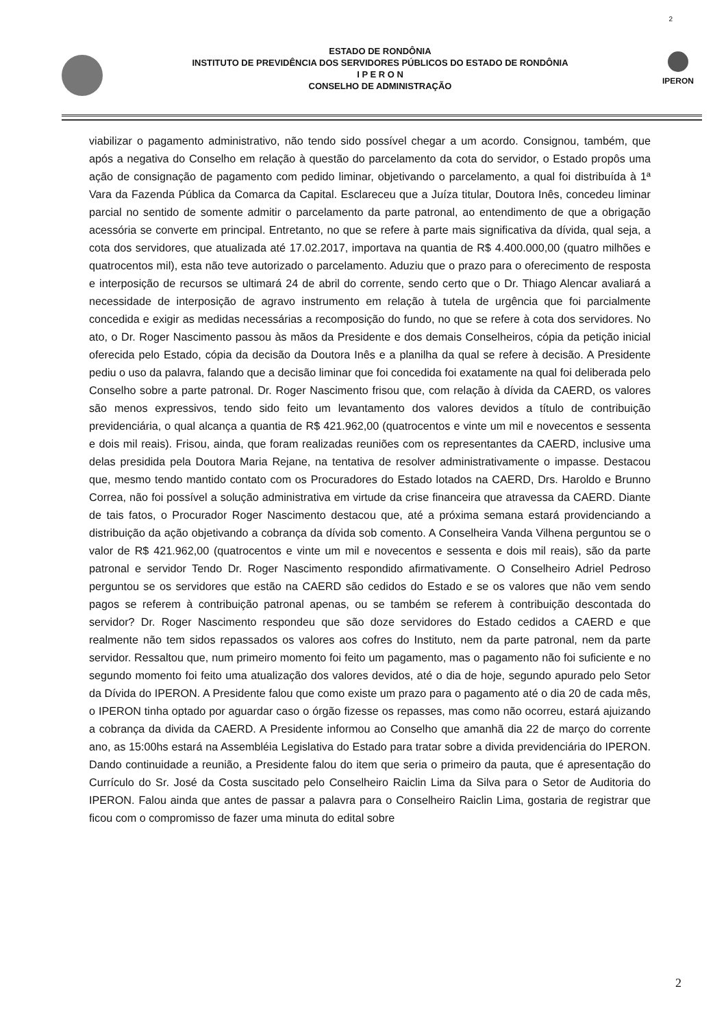2
ESTADO DE RONDÔNIA
INSTITUTO DE PREVIDÊNCIA DOS SERVIDORES PÚBLICOS DO ESTADO DE RONDÔNIA
I P E R O N
CONSELHO DE ADMINISTRAÇÃO
IPERON
viabilizar o pagamento administrativo, não tendo sido possível chegar a um acordo. Consignou, também, que após a negativa do Conselho em relação à questão do parcelamento da cota do servidor, o Estado propôs uma ação de consignação de pagamento com pedido liminar, objetivando o parcelamento, a qual foi distribuída à 1ª Vara da Fazenda Pública da Comarca da Capital. Esclareceu que a Juíza titular, Doutora Inês, concedeu liminar parcial no sentido de somente admitir o parcelamento da parte patronal, ao entendimento de que a obrigação acessória se converte em principal. Entretanto, no que se refere à parte mais significativa da dívida, qual seja, a cota dos servidores, que atualizada até 17.02.2017, importava na quantia de R$ 4.400.000,00 (quatro milhões e quatrocentos mil), esta não teve autorizado o parcelamento. Aduziu que o prazo para o oferecimento de resposta e interposição de recursos se ultimará 24 de abril do corrente, sendo certo que o Dr. Thiago Alencar avaliará a necessidade de interposição de agravo instrumento em relação à tutela de urgência que foi parcialmente concedida e exigir as medidas necessárias a recomposição do fundo, no que se refere à cota dos servidores. No ato, o Dr. Roger Nascimento passou às mãos da Presidente e dos demais Conselheiros, cópia da petição inicial oferecida pelo Estado, cópia da decisão da Doutora Inês e a planilha da qual se refere à decisão. A Presidente pediu o uso da palavra, falando que a decisão liminar que foi concedida foi exatamente na qual foi deliberada pelo Conselho sobre a parte patronal. Dr. Roger Nascimento frisou que, com relação à dívida da CAERD, os valores são menos expressivos, tendo sido feito um levantamento dos valores devidos a título de contribuição previdenciária, o qual alcança a quantia de R$ 421.962,00 (quatrocentos e vinte um mil e novecentos e sessenta e dois mil reais). Frisou, ainda, que foram realizadas reuniões com os representantes da CAERD, inclusive uma delas presidida pela Doutora Maria Rejane, na tentativa de resolver administrativamente o impasse. Destacou que, mesmo tendo mantido contato com os Procuradores do Estado lotados na CAERD, Drs. Haroldo e Brunno Correa, não foi possível a solução administrativa em virtude da crise financeira que atravessa da CAERD. Diante de tais fatos, o Procurador Roger Nascimento destacou que, até a próxima semana estará providenciando a distribuição da ação objetivando a cobrança da dívida sob comento. A Conselheira Vanda Vilhena perguntou se o valor de R$ 421.962,00 (quatrocentos e vinte um mil e novecentos e sessenta e dois mil reais), são da parte patronal e servidor Tendo Dr. Roger Nascimento respondido afirmativamente. O Conselheiro Adriel Pedroso perguntou se os servidores que estão na CAERD são cedidos do Estado e se os valores que não vem sendo pagos se referem à contribuição patronal apenas, ou se também se referem à contribuição descontada do servidor? Dr. Roger Nascimento respondeu que são doze servidores do Estado cedidos a CAERD e que realmente não tem sidos repassados os valores aos cofres do Instituto, nem da parte patronal, nem da parte servidor. Ressaltou que, num primeiro momento foi feito um pagamento, mas o pagamento não foi suficiente e no segundo momento foi feito uma atualização dos valores devidos, até o dia de hoje, segundo apurado pelo Setor da Dívida do IPERON. A Presidente falou que como existe um prazo para o pagamento até o dia 20 de cada mês, o IPERON tinha optado por aguardar caso o órgão fizesse os repasses, mas como não ocorreu, estará ajuizando a cobrança da divida da CAERD. A Presidente informou ao Conselho que amanhã dia 22 de março do corrente ano, as 15:00hs estará na Assembléia Legislativa do Estado para tratar sobre a divida previdenciária do IPERON. Dando continuidade a reunião, a Presidente falou do item que seria o primeiro da pauta, que é apresentação do Currículo do Sr. José da Costa suscitado pelo Conselheiro Raiclin Lima da Silva para o Setor de Auditoria do IPERON. Falou ainda que antes de passar a palavra para o Conselheiro Raiclin Lima, gostaria de registrar que ficou com o compromisso de fazer uma minuta do edital sobre
2